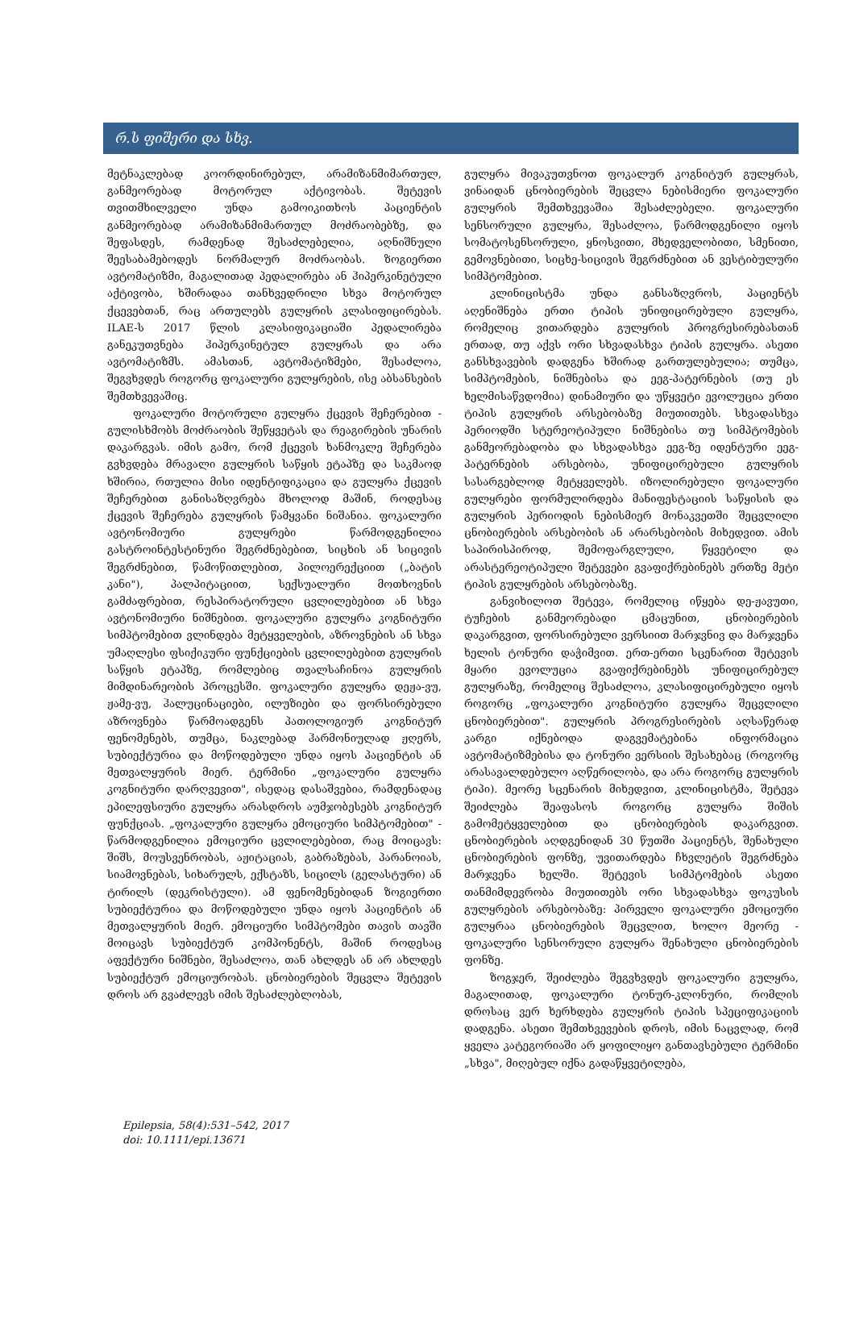რ.ს ფიშერი და სხვ.
მეტნაკლებად კოორდინირებულ, არამიზანმიმართულ, განმეორებად მოტორულ აქტივობას. შეტევის თვითმხილველი უნდა გამოიკითხოს პაციენტის განმეორებად არამიზანმიმართულ მოძრაობებზე, და შეფასდეს, რამდენად შესაძლებელია, აღნიშნული შეესაბამებოდეს ნორმალურ მოძრაობას. ზოგიერთი ავტომატიზმი, მაგალითად პედალირება ან ჰიპერკინეტული აქტივობა, ხშირადაა თანხვედრილი სხვა მოტორულ ქცევებთან, რაც ართულებს გულყრის კლასიფიცირებას. ILAE-ს 2017 წლის კლასიფიკაციაში პედალირება განეკუთვნება ჰიპერკინეტულ გულყრას და არა ავტომატიზმს. ამასთან, ავტომატიზმები, შესაძლოა, შეგვხვდეს როგორც ფოკალური გულყრების, ისე აბსანსების შემთხვევაშიც.
ფოკალური მოტორული გულყრა ქცევის შეჩერებით - გულისხმობს მოძრაობის შეწყვეტას და რეაგირების უნარის დაკარგვას. იმის გამო, რომ ქცევის ხანმოკლე შეჩერება გვხვდება მრავალი გულყრის საწყის ეტაპზე და საკმაოდ ხშირია, რთულია მისი იდენტიფიკაცია და გულყრა ქცევის შეჩერებით განისაზღვრება მხოლოდ მაშინ, როდესაც ქცევის შეჩერება გულყრის წამყვანი ნიშანია. ფოკალური ავტონომიური გულყრები წარმოდგენილია გასტროინტესტინური შეგრძნებებით, სიცხის ან სიცივის შეგრძნებით, წამოწითლებით, პილოერექციით („ბატის კანი"), პალპიტაციით, სექსუალური მოთხოვნის გამძაფრებით, რესპირატორული ცვლილებებით ან სხვა ავტონომიური ნიშნებით. ფოკალური გულყრა კოგნიტური სიმპტომებით ვლინდება მეტყველების, აზროვნების ან სხვა უმაღლესი ფსიქიკური ფუნქციების ცვლილებებით გულყრის საწყის ეტაპზე, რომლებიც თვალსაჩინოა გულყრის მიმდინარეობის პროცესში. ფოკალური გულყრა დეჟა-ვუ, ჟამე-ვუ, ჰალუცინაციები, ილუზიები და ფორსირებული აზროვნება წარმოადგენს პათოლოგიურ კოგნიტურ ფენომენებს, თუმცა, ნაკლებად ჰარმონიულად ჟღერს, სუბიექტურია და მოწოდებული უნდა იყოს პაციენტის ან მეთვალყურის მიერ. ტერმინი „ფოკალური გულყრა კოგნიტური დარღვევით", ისედაც დასაშვებია, რამდენადაც ეპილეფსიური გულყრა არასდროს აუმჯობესებს კოგნიტურ ფუნქციას. „ფოკალური გულყრა ემოციური სიმპტომებით" - წარმოდგენილია ემოციური ცვლილებებით, რაც მოიცავს: შიშს, მოუსვენრობას, აჟიტაციას, გაბრაზებას, პარანოიას, სიამოვნებას, სიხარულს, ექსტაზს, სიცილს (გელასტური) ან ტირილს (დეკრისტული). ამ ფენომენებიდან ზოგიერთი სუბიექტურია და მოწოდებული უნდა იყოს პაციენტის ან მეთვალყურის მიერ. ემოციური სიმპტომები თავის თავში მოიცავს სუბიექტურ კომპონენტს, მაშინ როდესაც აფექტური ნიშნები, შესაძლოა, თან ახლდეს ან არ ახლდეს სუბიექტურ ემოციურობას. ცნობიერების შეცვლა შეტევის დროს არ გვაძლევს იმის შესაძლებლობას,
გულყრა მივაკუთვნოთ ფოკალურ კოგნიტურ გულყრას, ვინაიდან ცნობიერების შეცვლა ნებისმიერი ფოკალური გულყრის შემთხვევაშია შესაძლებელი. ფოკალური სენსორული გულყრა, შესაძლოა, წარმოდგენილი იყოს სომატოსენსორული, ყნოსვითი, მხედველობითი, სმენითი, გემოვნებითი, სიცხე-სიცივის შეგრძნებით ან ვესტიბულური სიმპტომებით.
კლინიცისტმა უნდა განსაზღვროს, პაციენტს აღენიშნება ერთი ტიპის უნიფიცირებული გულყრა, რომელიც ვითარდება გულყრის პროგრესირებასთან ერთად, თუ აქვს ორი სხვადასხვა ტიპის გულყრა. ასეთი განსხვავების დადგენა ხშირად გართულებულია; თუმცა, სიმპტომების, ნიშნებისა და ეეგ-პატერნების (თუ ეს ხელმისაწვდომია) დინამიური და უწყვეტი ევოლუცია ერთი ტიპის გულყრის არსებობაზე მიუთითებს. სხვადასხვა პერიოდში სტერეოტიპული ნიშნებისა თუ სიმპტომების განმეორებადობა და სხვადასხვა ეეგ-ზე იდენტური ეეგ-პატერნების არსებობა, უნიფიცირებული გულყრის სასარგებლოდ მეტყველებს. იზოლირებული ფოკალური გულყრები ფორმულირდება მანიფესტაციის საწყისის და გულყრის პერიოდის ნებისმიერ მონაკვეთში შეცვლილი ცნობიერების არსებობის ან არარსებობის მიხედვით. ამის საპირისპიროდ, შემოფარგლული, წყვეტილი და არასტერეოტიპული შეტევები გვაფიქრებინებს ერთზე მეტი ტიპის გულყრების არსებობაზე.
განვიხილოთ შეტევა, რომელიც იწყება დე-ჟავუთი, ტუჩების განმეორებადი ცმაცუნით, ცნობიერების დაკარგვით, ფორსირებული ვერსიით მარჯვნივ და მარჯვენა ხელის ტონური დაჭიმვით. ერთ-ერთი სცენარით შეტევის მყარი ევოლუცია გვაფიქრებინებს უნიფიცირებულ გულყრაზე, რომელიც შესაძლოა, კლასიფიცირებული იყოს როგორც „ფოკალური კოგნიტური გულყრა შეცვლილი ცნობიერებით". გულყრის პროგრესირების აღსაწერად კარგი იქნებოდა დაგვემატებინა ინფორმაცია ავტომატიზმებისა და ტონური ვერსიის შესახებაც (როგორც არასავალდებულო აღწერილობა, და არა როგორც გულყრის ტიპი). მეორე სცენარის მიხედვით, კლინიცისტმა, შეტევა შეიძლება შეაფასოს როგორც გულყრა შიშის გამომეტყველებით და ცნობიერების დაკარგვით. ცნობიერების აღდგენიდან 30 წუთში პაციენტს, შენახული ცნობიერების ფონზე, უვითარდება ჩხვლეტის შეგრძნება მარჯვენა ხელში. შეტევის სიმპტომების ასეთი თანმიმდევრობა მიუთითებს ორი სხვადასხვა ფოკუსის გულყრების არსებობაზე: პირველი ფოკალური ემოციური გულყრაა ცნობიერების შეცვლით, ხოლო მეორე - ფოკალური სენსორული გულყრა შენახული ცნობიერების ფონზე.
ზოგჯერ, შეიძლება შეგვხვდეს ფოკალური გულყრა, მაგალითად, ფოკალური ტონურ-კლონური, რომლის დროსაც ვერ ხერხდება გულყრის ტიპის სპეციფიკაციის დადგენა. ასეთი შემთხვევების დროს, იმის ნაცვლად, რომ ყველა კატეგორიაში არ ყოფილიყო განთავსებული ტერმინი „სხვა", მიღებულ იქნა გადაწყვეტილება,
Epilepsia, 58(4):531–542, 2017
doi: 10.1111/epi.13671